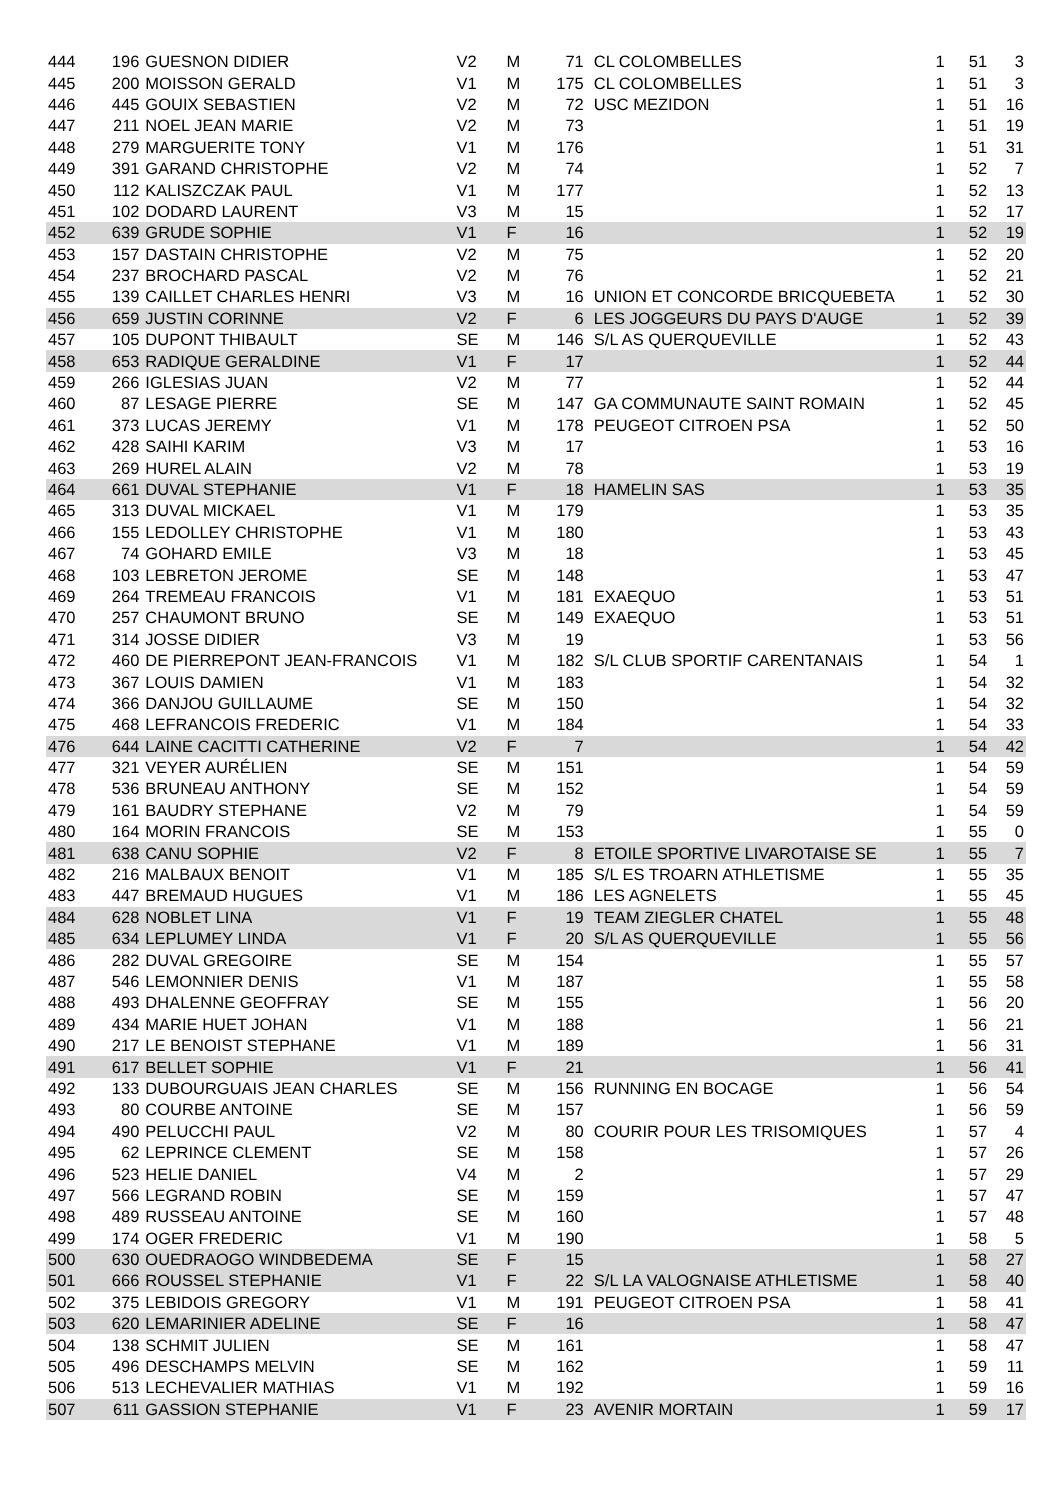| 444 | 196 | GUESNON DIDIER | V2 | M | 71 | CL COLOMBELLES | 1 | 51 | 3 |
| 445 | 200 | MOISSON GERALD | V1 | M | 175 | CL COLOMBELLES | 1 | 51 | 3 |
| 446 | 445 | GOUIX SEBASTIEN | V2 | M | 72 | USC MEZIDON | 1 | 51 | 16 |
| 447 | 211 | NOEL JEAN MARIE | V2 | M | 73 | | 1 | 51 | 19 |
| 448 | 279 | MARGUERITE TONY | V1 | M | 176 | | 1 | 51 | 31 |
| 449 | 391 | GARAND CHRISTOPHE | V2 | M | 74 | | 1 | 52 | 7 |
| 450 | 112 | KALISZCZAK PAUL | V1 | M | 177 | | 1 | 52 | 13 |
| 451 | 102 | DODARD LAURENT | V3 | M | 15 | | 1 | 52 | 17 |
| 452 | 639 | GRUDE SOPHIE | V1 | F | 16 | | 1 | 52 | 19 |
| 453 | 157 | DASTAIN CHRISTOPHE | V2 | M | 75 | | 1 | 52 | 20 |
| 454 | 237 | BROCHARD PASCAL | V2 | M | 76 | | 1 | 52 | 21 |
| 455 | 139 | CAILLET CHARLES HENRI | V3 | M | 16 | UNION ET CONCORDE BRICQUEBETA | 1 | 52 | 30 |
| 456 | 659 | JUSTIN CORINNE | V2 | F | 6 | LES JOGGEURS DU PAYS D'AUGE | 1 | 52 | 39 |
| 457 | 105 | DUPONT THIBAULT | SE | M | 146 | S/L AS QUERQUEVILLE | 1 | 52 | 43 |
| 458 | 653 | RADIQUE GERALDINE | V1 | F | 17 | | 1 | 52 | 44 |
| 459 | 266 | IGLESIAS JUAN | V2 | M | 77 | | 1 | 52 | 44 |
| 460 | 87 | LESAGE PIERRE | SE | M | 147 | GA COMMUNAUTE SAINT ROMAIN | 1 | 52 | 45 |
| 461 | 373 | LUCAS JEREMY | V1 | M | 178 | PEUGEOT CITROEN PSA | 1 | 52 | 50 |
| 462 | 428 | SAIHI KARIM | V3 | M | 17 | | 1 | 53 | 16 |
| 463 | 269 | HUREL ALAIN | V2 | M | 78 | | 1 | 53 | 19 |
| 464 | 661 | DUVAL STEPHANIE | V1 | F | 18 | HAMELIN SAS | 1 | 53 | 35 |
| 465 | 313 | DUVAL MICKAEL | V1 | M | 179 | | 1 | 53 | 35 |
| 466 | 155 | LEDOLLEY CHRISTOPHE | V1 | M | 180 | | 1 | 53 | 43 |
| 467 | 74 | GOHARD EMILE | V3 | M | 18 | | 1 | 53 | 45 |
| 468 | 103 | LEBRETON JEROME | SE | M | 148 | | 1 | 53 | 47 |
| 469 | 264 | TREMEAU FRANCOIS | V1 | M | 181 | EXAEQUO | 1 | 53 | 51 |
| 470 | 257 | CHAUMONT BRUNO | SE | M | 149 | EXAEQUO | 1 | 53 | 51 |
| 471 | 314 | JOSSE DIDIER | V3 | M | 19 | | 1 | 53 | 56 |
| 472 | 460 | DE PIERREPONT JEAN-FRANCOIS | V1 | M | 182 | S/L CLUB SPORTIF CARENTANAIS | 1 | 54 | 1 |
| 473 | 367 | LOUIS DAMIEN | V1 | M | 183 | | 1 | 54 | 32 |
| 474 | 366 | DANJOU GUILLAUME | SE | M | 150 | | 1 | 54 | 32 |
| 475 | 468 | LEFRANCOIS FREDERIC | V1 | M | 184 | | 1 | 54 | 33 |
| 476 | 644 | LAINE CACITTI CATHERINE | V2 | F | 7 | | 1 | 54 | 42 |
| 477 | 321 | VEYER AURÉLIEN | SE | M | 151 | | 1 | 54 | 59 |
| 478 | 536 | BRUNEAU ANTHONY | SE | M | 152 | | 1 | 54 | 59 |
| 479 | 161 | BAUDRY STEPHANE | V2 | M | 79 | | 1 | 54 | 59 |
| 480 | 164 | MORIN FRANCOIS | SE | M | 153 | | 1 | 55 | 0 |
| 481 | 638 | CANU SOPHIE | V2 | F | 8 | ETOILE SPORTIVE LIVAROTAISE SE | 1 | 55 | 7 |
| 482 | 216 | MALBAUX BENOIT | V1 | M | 185 | S/L ES TROARN ATHLETISME | 1 | 55 | 35 |
| 483 | 447 | BREMAUD HUGUES | V1 | M | 186 | LES AGNELETS | 1 | 55 | 45 |
| 484 | 628 | NOBLET LINA | V1 | F | 19 | TEAM ZIEGLER CHATEL | 1 | 55 | 48 |
| 485 | 634 | LEPLUMEY LINDA | V1 | F | 20 | S/L AS QUERQUEVILLE | 1 | 55 | 56 |
| 486 | 282 | DUVAL GREGOIRE | SE | M | 154 | | 1 | 55 | 57 |
| 487 | 546 | LEMONNIER DENIS | V1 | M | 187 | | 1 | 55 | 58 |
| 488 | 493 | DHALENNE GEOFFRAY | SE | M | 155 | | 1 | 56 | 20 |
| 489 | 434 | MARIE HUET JOHAN | V1 | M | 188 | | 1 | 56 | 21 |
| 490 | 217 | LE BENOIST STEPHANE | V1 | M | 189 | | 1 | 56 | 31 |
| 491 | 617 | BELLET SOPHIE | V1 | F | 21 | | 1 | 56 | 41 |
| 492 | 133 | DUBOURGUAIS JEAN CHARLES | SE | M | 156 | RUNNING EN BOCAGE | 1 | 56 | 54 |
| 493 | 80 | COURBE ANTOINE | SE | M | 157 | | 1 | 56 | 59 |
| 494 | 490 | PELUCCHI PAUL | V2 | M | 80 | COURIR POUR LES TRISOMIQUES | 1 | 57 | 4 |
| 495 | 62 | LEPRINCE CLEMENT | SE | M | 158 | | 1 | 57 | 26 |
| 496 | 523 | HELIE DANIEL | V4 | M | 2 | | 1 | 57 | 29 |
| 497 | 566 | LEGRAND ROBIN | SE | M | 159 | | 1 | 57 | 47 |
| 498 | 489 | RUSSEAU ANTOINE | SE | M | 160 | | 1 | 57 | 48 |
| 499 | 174 | OGER FREDERIC | V1 | M | 190 | | 1 | 58 | 5 |
| 500 | 630 | OUEDRAOGO WINDBEDEMA | SE | F | 15 | | 1 | 58 | 27 |
| 501 | 666 | ROUSSEL STEPHANIE | V1 | F | 22 | S/L LA VALOGNAISE ATHLETISME | 1 | 58 | 40 |
| 502 | 375 | LEBIDOIS GREGORY | V1 | M | 191 | PEUGEOT CITROEN PSA | 1 | 58 | 41 |
| 503 | 620 | LEMARINIER ADELINE | SE | F | 16 | | 1 | 58 | 47 |
| 504 | 138 | SCHMIT JULIEN | SE | M | 161 | | 1 | 58 | 47 |
| 505 | 496 | DESCHAMPS MELVIN | SE | M | 162 | | 1 | 59 | 11 |
| 506 | 513 | LECHEVALIER MATHIAS | V1 | M | 192 | | 1 | 59 | 16 |
| 507 | 611 | GASSION STEPHANIE | V1 | F | 23 | AVENIR MORTAIN | 1 | 59 | 17 |